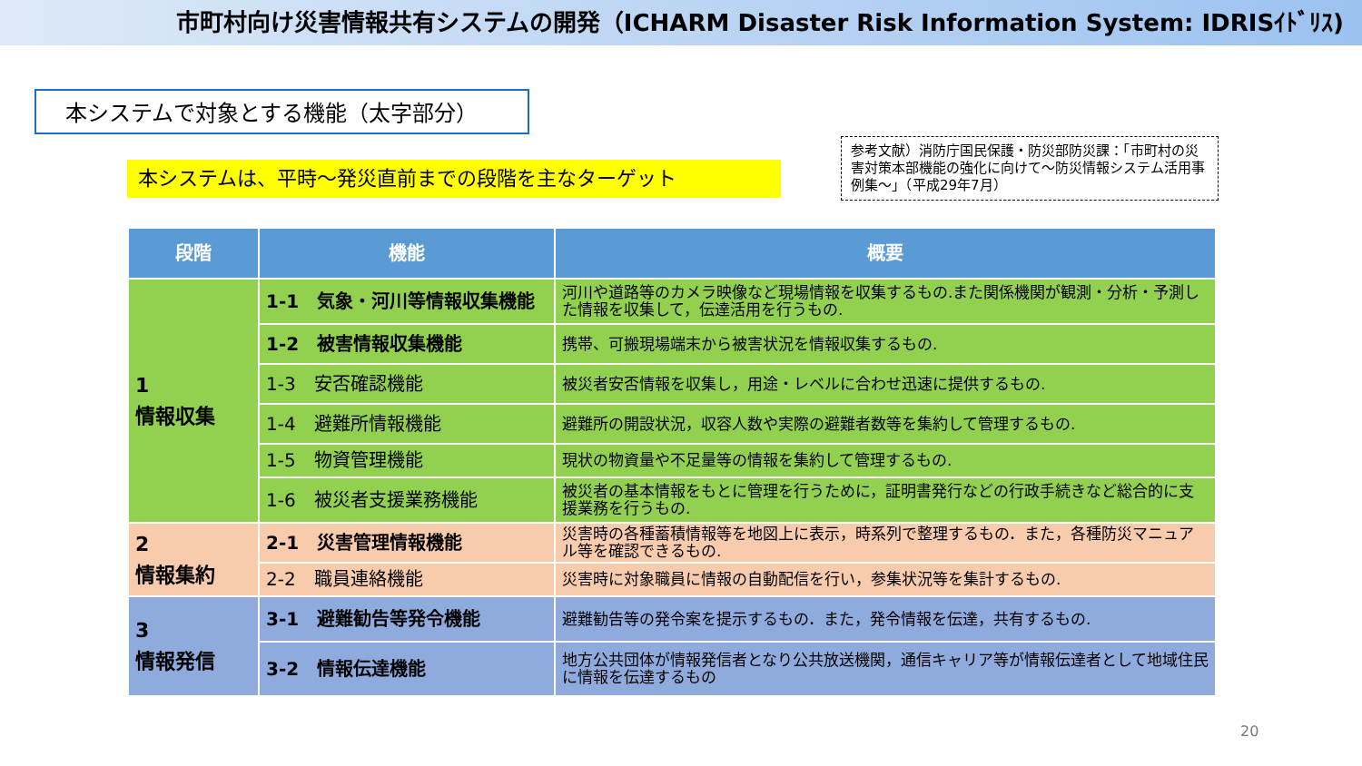市町村向け災害情報共有システムの開発（ICHARM Disaster Risk Information System: IDRISｲﾄﾞﾘｽ)
本システムで対象とする機能（太字部分）
本システムは、平時～発災直前までの段階を主なターゲット
参考文献）消防庁国民保護・防災部防災課：「市町村の災害対策本部機能の強化に向けて～防災情報システム活用事例集～」（平成29年7月）
| 段階 | 機能 | 概要 |
| --- | --- | --- |
| 1 情報収集 | 1-1 気象・河川等情報収集機能 | 河川や道路等のカメラ映像など現場情報を収集するもの.また関係機関が観測・分析・予測した情報を収集して，伝達活用を行うもの. |
| | 1-2 被害情報収集機能 | 携帯、可搬現場端末から被害状況を情報収集するもの. |
| | 1-3 安否確認機能 | 被災者安否情報を収集し，用途・レベルに合わせ迅速に提供するもの. |
| | 1-4 避難所情報機能 | 避難所の開設状況，収容人数や実際の避難者数等を集約して管理するもの. |
| | 1-5 物資管理機能 | 現状の物資量や不足量等の情報を集約して管理するもの. |
| | 1-6 被災者支援業務機能 | 被災者の基本情報をもとに管理を行うために，証明書発行などの行政手続きなど総合的に支援業務を行うもの. |
| 2 情報集約 | 2-1 災害管理情報機能 | 災害時の各種蓄積情報等を地図上に表示，時系列で整理するもの．また，各種防災マニュアル等を確認できるもの. |
| | 2-2 職員連絡機能 | 災害時に対象職員に情報の自動配信を行い，参集状況等を集計するもの. |
| 3 情報発信 | 3-1 避難勧告等発令機能 | 避難勧告等の発令案を提示するもの．また，発令情報を伝達，共有するもの. |
| | 3-2 情報伝達機能 | 地方公共団体が情報発信者となり公共放送機関，通信キャリア等が情報伝達者として地域住民に情報を伝達するもの |
20